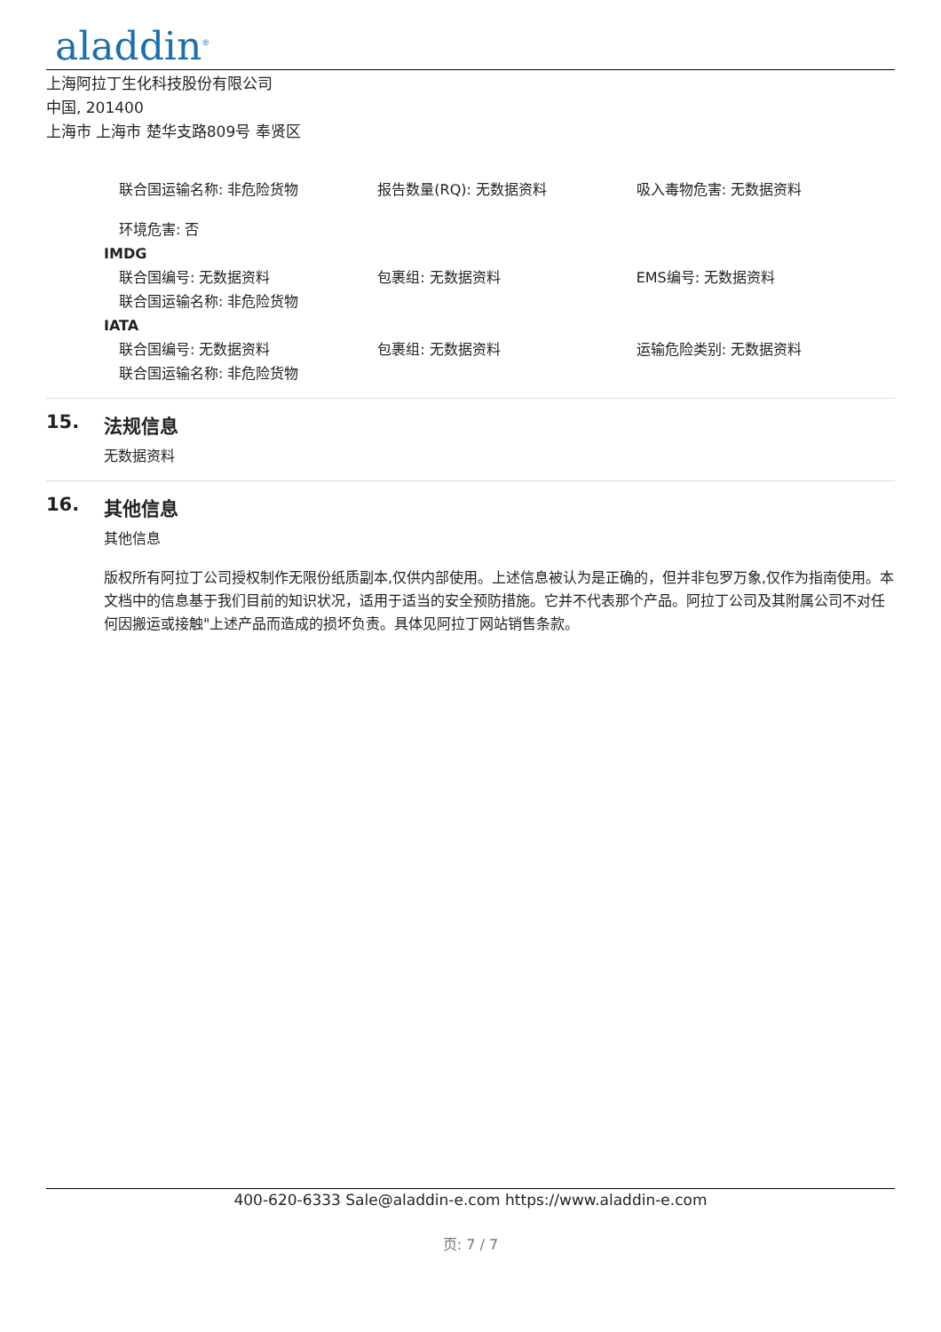aladdin<sup>®</sup>
上海阿拉丁生化科技股份有限公司
中国, 201400
上海市 上海市 楚华支路809号 奉贤区
联合国运输名称: 非危险货物 报告数量(RQ): 无数据资料 吸入毒物危害: 无数据资料
环境危害: 否
IMDG
联合国编号: 无数据资料 包裹组: 无数据资料 EMS编号: 无数据资料
联合国运输名称: 非危险货物
IATA
联合国编号: 无数据资料 包裹组: 无数据资料 运输危险类别: 无数据资料
联合国运输名称: 非危险货物
15. 法规信息
无数据资料
16. 其他信息
其他信息
版权所有阿拉丁公司授权制作无限份纸质副本,仅供内部使用。上述信息被认为是正确的，但并非包罗万象,仅作为指南使用。本文档中的信息基于我们目前的知识状况，适用于适当的安全预防措施。它并不代表那个产品。阿拉丁公司及其附属公司不对任何因搬运或接触"上述产品而造成的损坏负责。具体见阿拉丁网站销售条款。
400-620-6333 Sale@aladdin-e.com https://www.aladdin-e.com
页: 7 / 7